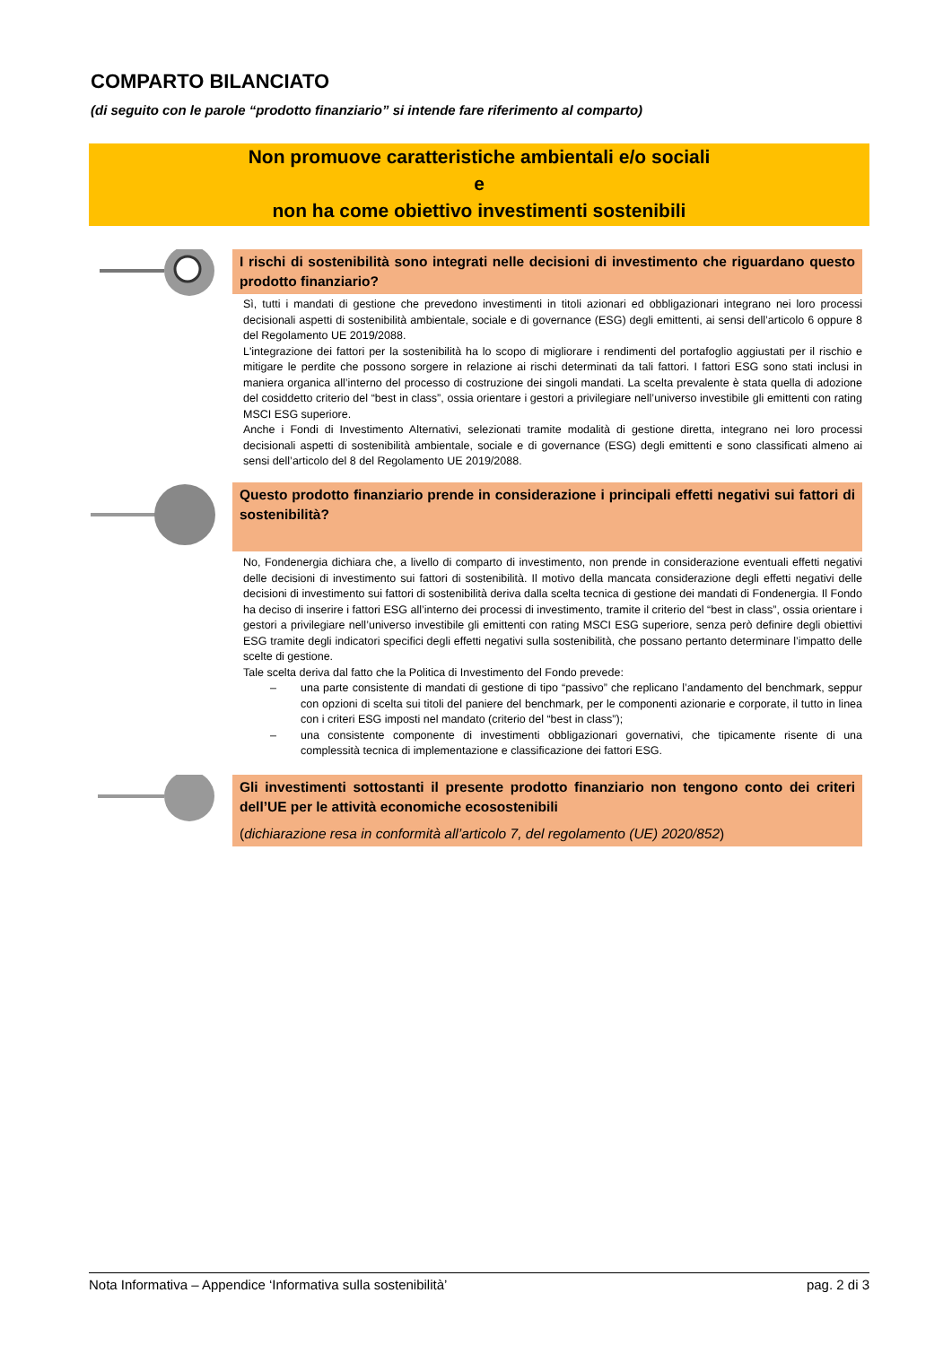COMPARTO BILANCIATO
(di seguito con le parole “prodotto finanziario” si intende fare riferimento al comparto)
Non promuove caratteristiche ambientali e/o sociali
e
non ha come obiettivo investimenti sostenibili
I rischi di sostenibilità sono integrati nelle decisioni di investimento che riguardano questo prodotto finanziario?
Sì, tutti i mandati di gestione che prevedono investimenti in titoli azionari ed obbligazionari integrano nei loro processi decisionali aspetti di sostenibilità ambientale, sociale e di governance (ESG) degli emittenti, ai sensi dell’articolo 6 oppure 8 del Regolamento UE 2019/2088.
L'integrazione dei fattori per la sostenibilità ha lo scopo di migliorare i rendimenti del portafoglio aggiustati per il rischio e mitigare le perdite che possono sorgere in relazione ai rischi determinati da tali fattori. I fattori ESG sono stati inclusi in maniera organica all’interno del processo di costruzione dei singoli mandati. La scelta prevalente è stata quella di adozione del cosiddetto criterio del “best in class”, ossia orientare i gestori a privilegiare nell’universo investibile gli emittenti con rating MSCI ESG superiore.
Anche i Fondi di Investimento Alternativi, selezionati tramite modalità di gestione diretta, integrano nei loro processi decisionali aspetti di sostenibilità ambientale, sociale e di governance (ESG) degli emittenti e sono classificati almeno ai sensi dell’articolo del 8 del Regolamento UE 2019/2088.
Questo prodotto finanziario prende in considerazione i principali effetti negativi sui fattori di sostenibilità?
No, Fondenergia dichiara che, a livello di comparto di investimento, non prende in considerazione eventuali effetti negativi delle decisioni di investimento sui fattori di sostenibilità. Il motivo della mancata considerazione degli effetti negativi delle decisioni di investimento sui fattori di sostenibilità deriva dalla scelta tecnica di gestione dei mandati di Fondenergia. Il Fondo ha deciso di inserire i fattori ESG all’interno dei processi di investimento, tramite il criterio del “best in class”, ossia orientare i gestori a privilegiare nell’universo investibile gli emittenti con rating MSCI ESG superiore, senza però definire degli obiettivi ESG tramite degli indicatori specifici degli effetti negativi sulla sostenibilità, che possano pertanto determinare l’impatto delle scelte di gestione.
Tale scelta deriva dal fatto che la Politica di Investimento del Fondo prevede:
– una parte consistente di mandati di gestione di tipo “passivo” che replicano l’andamento del benchmark, seppur con opzioni di scelta sui titoli del paniere del benchmark, per le componenti azionarie e corporate, il tutto in linea con i criteri ESG imposti nel mandato (criterio del “best in class”);
– una consistente componente di investimenti obbligazionari governativi, che tipicamente risente di una complessità tecnica di implementazione e classificazione dei fattori ESG.
Gli investimenti sottostanti il presente prodotto finanziario non tengono conto dei criteri dell’UE per le attività economiche ecosostenibili
(dichiarazione resa in conformità all’articolo 7, del regolamento (UE) 2020/852)
Nota Informativa – Appendice ‘Informativa sulla sostenibilità’ pag. 2 di 3